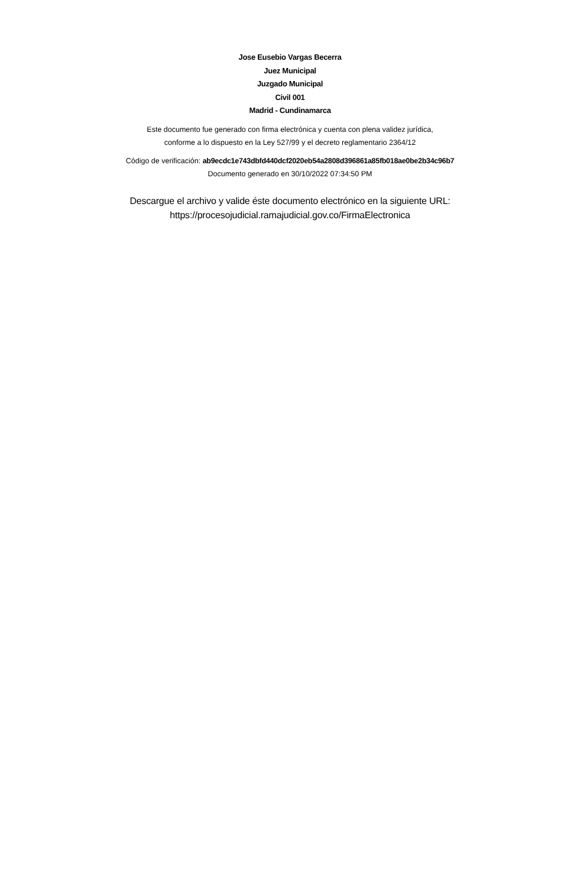Jose Eusebio Vargas Becerra
Juez Municipal
Juzgado Municipal
Civil 001
Madrid - Cundinamarca
Este documento fue generado con firma electrónica y cuenta con plena validez jurídica,
conforme a lo dispuesto en la Ley 527/99 y el decreto reglamentario 2364/12
Código de verificación: ab9ecdc1e743dbfd440dcf2020eb54a2808d396861a85fb018ae0be2b34c96b7
Documento generado en 30/10/2022 07:34:50 PM
Descargue el archivo y valide éste documento electrónico en la siguiente URL:
https://procesojudicial.ramajudicial.gov.co/FirmaElectronica